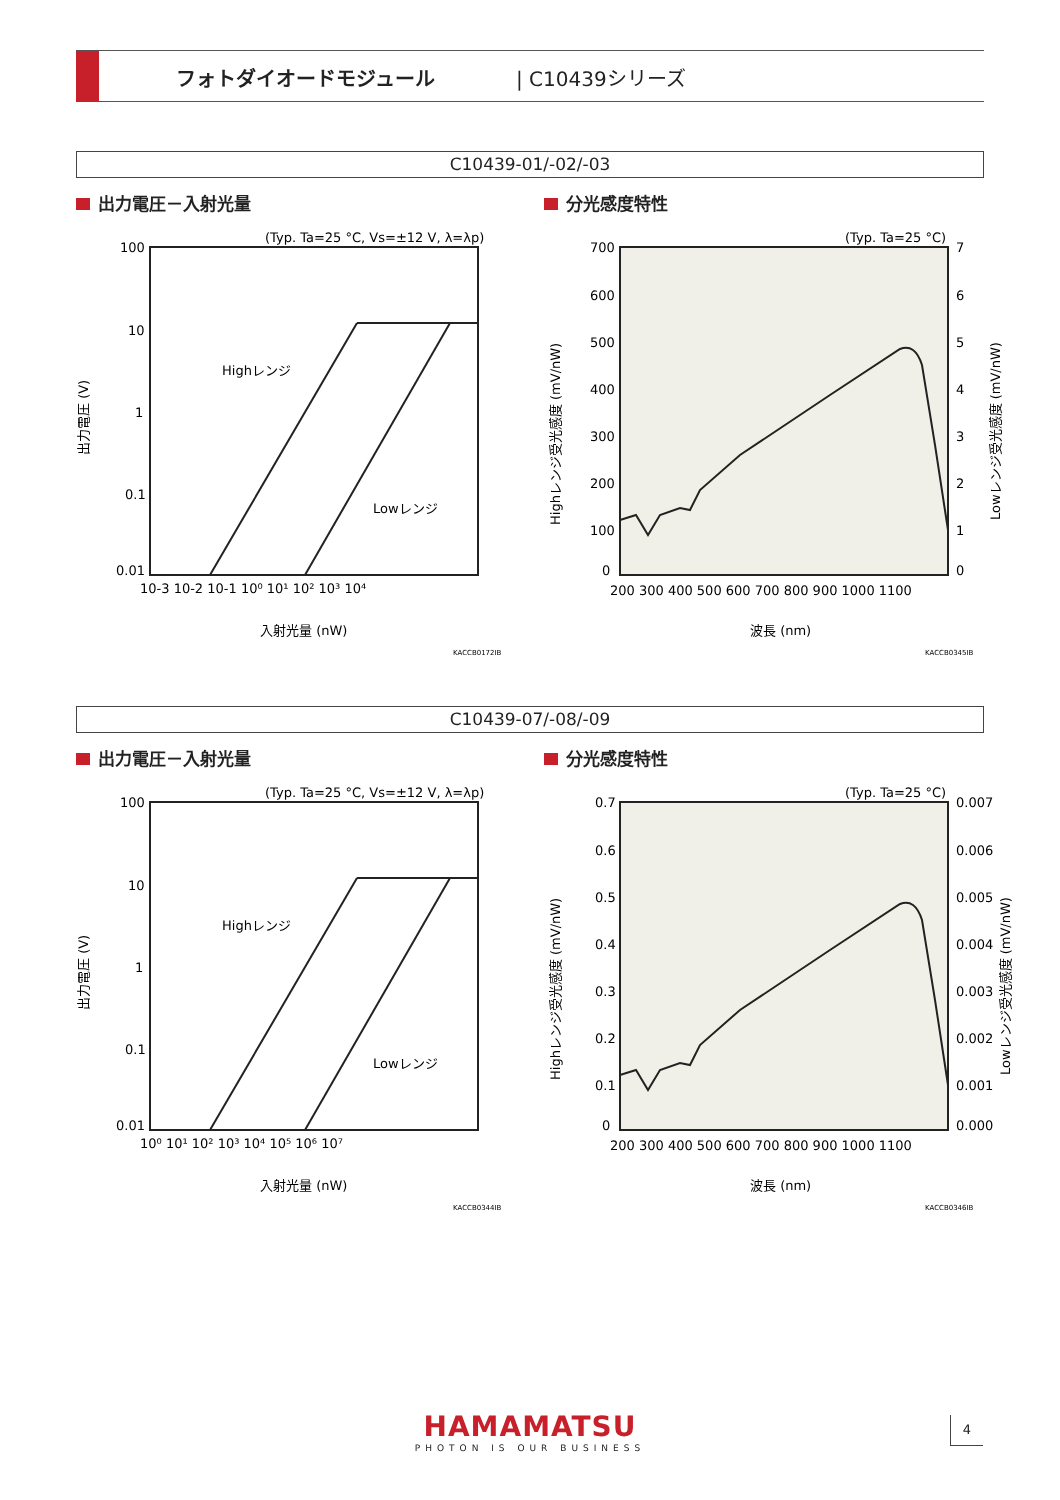フォトダイオードモジュール | C10439シリーズ
C10439-01/-02/-03
出力電圧－入射光量 分光感度特性
(Typ. Ta=25 °C, Vs=±12 V, λ=λp)
100
10
1
0.1
0.01
10-3 10-2 10-1 10⁰ 10¹ 10² 10³ 10⁴
Highレンジ
Lowレンジ
入射光量 (nW)
KACCB0172JB
出力電圧 (V)
(Typ. Ta=25 °C)
700
600
500
400
300
200
100
0
7
6
5
4
3
2
1
0
200 300 400 500 600 700 800 900 1000 1100
波長 (nm)
KACCB0345JB
Highレンジ受光感度 (mV/nW)
Lowレンジ受光感度 (mV/nW)
C10439-07/-08/-09
出力電圧－入射光量 分光感度特性
(Typ. Ta=25 °C, Vs=±12 V, λ=λp)
100
10
1
0.1
0.01
10⁰ 10¹ 10² 10³ 10⁴ 10⁵ 10⁶ 10⁷
Highレンジ
Lowレンジ
入射光量 (nW)
KACCB0344JB
出力電圧 (V)
(Typ. Ta=25 °C)
0.7
0.6
0.5
0.4
0.3
0.2
0.1
0
0.007
0.006
0.005
0.004
0.003
0.002
0.001
0.000
200 300 400 500 600 700 800 900 1000 1100
波長 (nm)
KACCB0346JB
Highレンジ受光感度 (mV/nW)
Lowレンジ受光感度 (mV/nW)
HAMAMATSU
PHOTON IS OUR BUSINESS
4